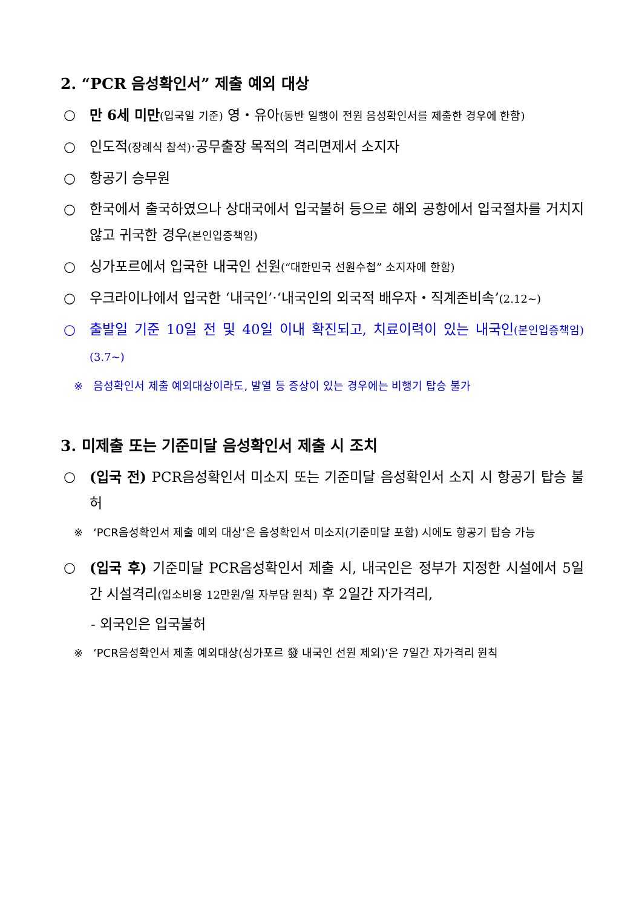2. “PCR 음성확인서” 제출 예외 대상
○ 만 6세 미만(입국일 기준) 영・유아(동반 일행이 전원 음성확인서를 제출한 경우에 한함)
○ 인도적(장례식 참석)·공무출장 목적의 격리면제서 소지자
○ 항공기 승무원
○ 한국에서 출국하였으나 상대국에서 입국불허 등으로 해외 공항에서 입국절차를 거치지 않고 귀국한 경우(본인입증책임)
○ 싱가포르에서 입국한 내국인 선원(“대한민국 선원수첩” 소지자에 한함)
○ 우크라이나에서 입국한 ‘내국인’·‘내국인의 외국적 배우자・직계존비속’(2.12~)
○ 출발일 기준 10일 전 및 40일 이내 확진되고, 치료이력이 있는 내국인(본인입증책임)(3.7~)
※ 음성확인서 제출 예외대상이라도, 발열 등 증상이 있는 경우에는 비행기 탑승 불가
3. 미제출 또는 기준미달 음성확인서 제출 시 조치
○ (입국 전) PCR음성확인서 미소지 또는 기준미달 음성확인서 소지 시 항공기 탑승 불허
※ ‘PCR음성확인서 제출 예외 대상’은 음성확인서 미소지(기준미달 포함) 시에도 항공기 탑승 가능
○ (입국 후) 기준미달 PCR음성확인서 제출 시, 내국인은 정부가 지정한 시설에서 5일간 시설격리(입소비용 12만원/일 자부담 원칙) 후 2일간 자가격리,
- 외국인은 입국불허
※ ‘PCR음성확인서 제출 예외대상(싱가포르 發 내국인 선원 제외)’은 7일간 자가격리 원칙